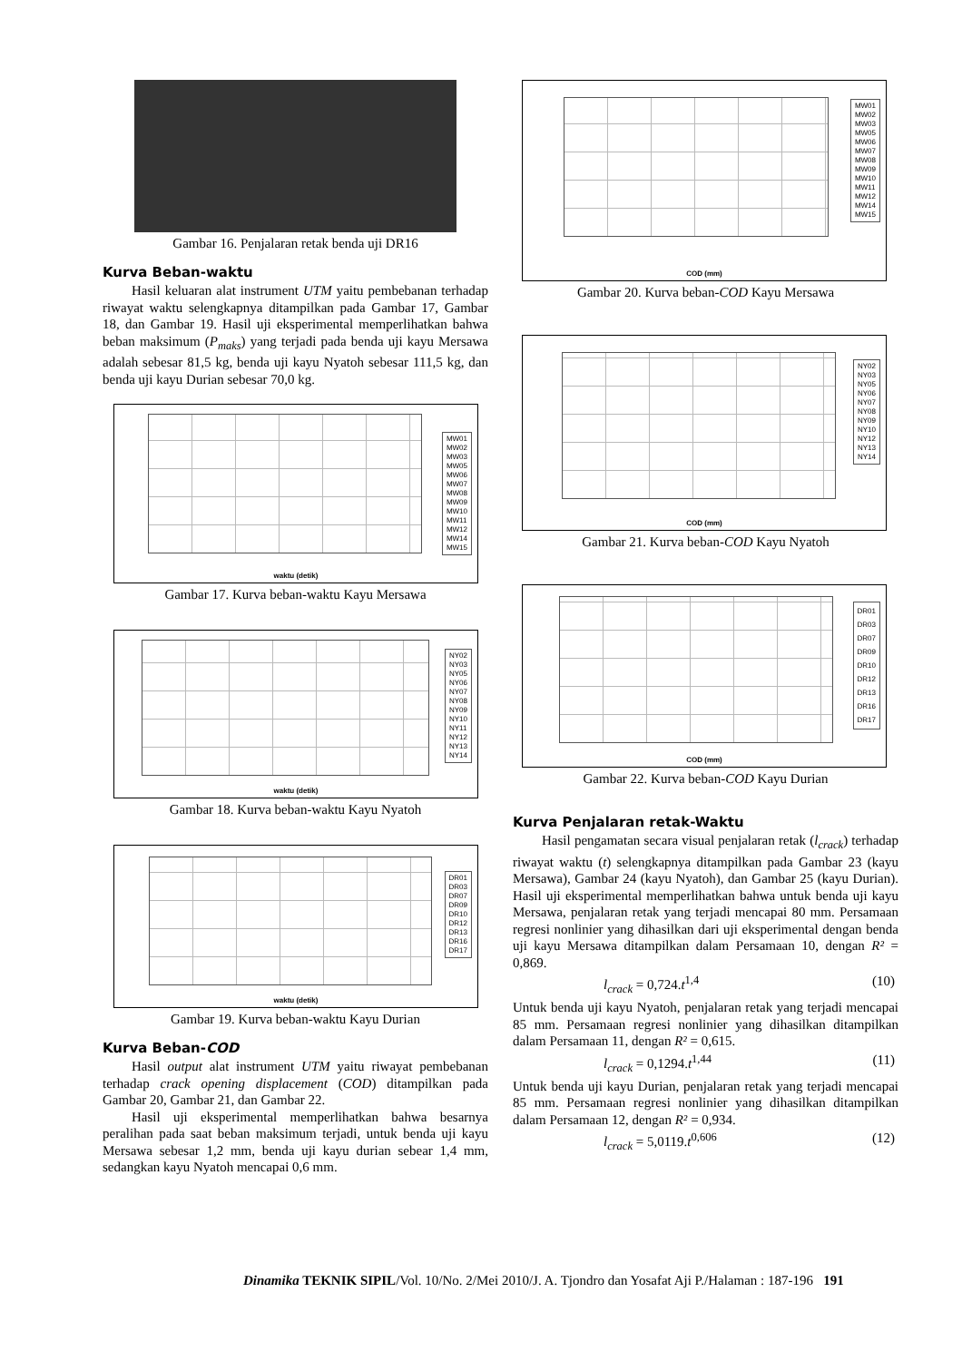Gambar 16. Penjalaran retak benda uji DR16
Kurva Beban-waktu
Hasil keluaran alat instrument UTM yaitu pembebanan terhadap riwayat waktu selengkapnya ditampilkan pada Gambar 17, Gambar 18, dan Gambar 19. Hasil uji eksperimental memperlihatkan bahwa beban maksimum (P<sub>maks</sub>) yang terjadi pada benda uji kayu Mersawa adalah sebesar 81,5 kg, benda uji kayu Nyatoh sebesar 111,5 kg, dan benda uji kayu Durian sebesar 70,0 kg.
MW01
MW02
MW03
MW05
MW06
MW07
MW08
MW09
MW10
MW11
MW12
MW14
MW15
waktu (detik)
Gambar 17. Kurva beban-waktu Kayu Mersawa
NY02
NY03
NY05
NY06
NY07
NY08
NY09
NY10
NY11
NY12
NY13
NY14
waktu (detik)
Gambar 18. Kurva beban-waktu Kayu Nyatoh
DR01
DR03
DR07
DR09
DR10
DR12
DR13
DR16
DR17
waktu (detik)
Gambar 19. Kurva beban-waktu Kayu Durian
Kurva Beban-COD
Hasil output alat instrument UTM yaitu riwayat pembebanan terhadap crack opening displacement (COD) ditampilkan pada Gambar 20, Gambar 21, dan Gambar 22.
Hasil uji eksperimental memperlihatkan bahwa besarnya peralihan pada saat beban maksimum terjadi, untuk benda uji kayu Mersawa sebesar 1,2 mm, benda uji kayu durian sebear 1,4 mm, sedangkan kayu Nyatoh mencapai 0,6 mm.
MW01
MW02
MW03
MW05
MW06
MW07
MW08
MW09
MW10
MW11
MW12
MW14
MW15
COD (mm)
Gambar 20. Kurva beban-COD Kayu Mersawa
NY02
NY03
NY05
NY06
NY07
NY08
NY09
NY10
NY12
NY13
NY14
COD (mm)
Gambar 21. Kurva beban-COD Kayu Nyatoh
DR01
DR03
DR07
DR09
DR10
DR12
DR13
DR16
DR17
COD (mm)
Gambar 22. Kurva beban-COD Kayu Durian
Kurva Penjalaran retak-Waktu
Hasil pengamatan secara visual penjalaran retak (l<sub>crack</sub>) terhadap riwayat waktu (t) selengkapnya ditampilkan pada Gambar 23 (kayu Mersawa), Gambar 24 (kayu Nyatoh), dan Gambar 25 (kayu Durian). Hasil uji eksperimental memperlihatkan bahwa untuk benda uji kayu Mersawa, penjalaran retak yang terjadi mencapai 80 mm. Persamaan regresi nonlinier yang dihasilkan dari uji eksperimental dengan benda uji kayu Mersawa ditampilkan dalam Persamaan 10, dengan R² = 0,869.
l<sub>crack</sub> = 0,724.t<sup>1,4</sup> (10)
Untuk benda uji kayu Nyatoh, penjalaran retak yang terjadi mencapai 85 mm. Persamaan regresi nonlinier yang dihasilkan ditampilkan dalam Persamaan 11, dengan R² = 0,615.
l<sub>crack</sub> = 0,1294.t<sup>1,44</sup> (11)
Untuk benda uji kayu Durian, penjalaran retak yang terjadi mencapai 85 mm. Persamaan regresi nonlinier yang dihasilkan ditampilkan dalam Persamaan 12, dengan R² = 0,934.
l<sub>crack</sub> = 5,0119.t<sup>0,606</sup> (12)
Dinamika TEKNIK SIPIL/Vol. 10/No. 2/Mei 2010/J. A. Tjondro dan Yosafat Aji P./Halaman : 187-196 191